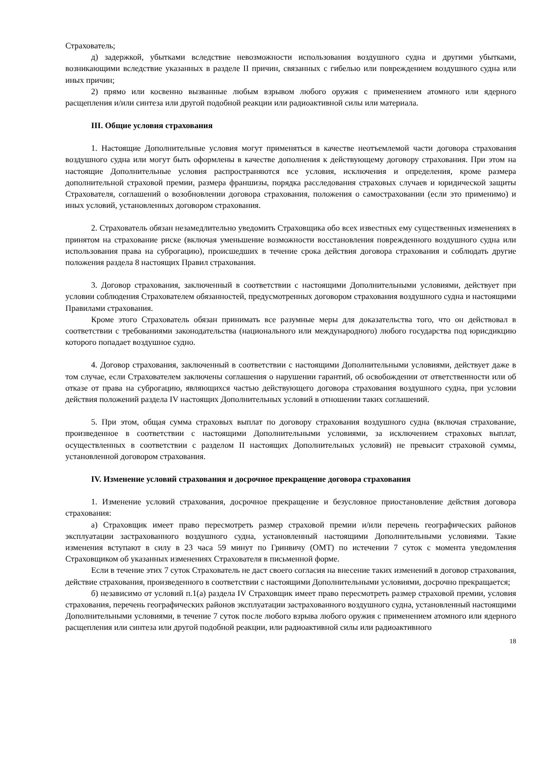Страхователь;
д) задержкой, убытками вследствие невозможности использования воздушного судна и другими убытками, возникающими вследствие указанных в разделе II причин, связанных с гибелью или повреждением воздушного судна или иных причин;
2) прямо или косвенно вызванные любым взрывом любого оружия с применением атомного или ядерного расщепления и/или синтеза или другой подобной реакции или радиоактивной силы или материала.
III. Общие условия страхования
1. Настоящие Дополнительные условия могут применяться в качестве неотъемлемой части договора страхования воздушного судна или могут быть оформлены в качестве дополнения к действующему договору страхования. При этом на настоящие Дополнительные условия распространяются все условия, исключения и определения, кроме размера дополнительной страховой премии, размера франшизы, порядка расследования страховых случаев и юридической защиты Страхователя, соглашений о возобновлении договора страхования, положения о самостраховании (если это применимо) и иных условий, установленных договором страхования.
2. Страхователь обязан незамедлительно уведомить Страховщика обо всех известных ему существенных изменениях в принятом на страхование риске (включая уменьшение возможности восстановления поврежденного воздушного судна или использования права на суброгацию), происшедших в течение срока действия договора страхования и соблюдать другие положения раздела 8 настоящих Правил страхования.
3. Договор страхования, заключенный в соответствии с настоящими Дополнительными условиями, действует при условии соблюдения Страхователем обязанностей, предусмотренных договором страхования воздушного судна и настоящими Правилами страхования.
Кроме этого Страхователь обязан принимать все разумные меры для доказательства того, что он действовал в соответствии с требованиями законодательства (национального или международного) любого государства под юрисдикцию которого попадает воздушное судно.
4. Договор страхования, заключенный в соответствии с настоящими Дополнительными условиями, действует даже в том случае, если Страхователем заключены соглашения о нарушении гарантий, об освобождении от ответственности или об отказе от права на суброгацию, являющихся частью действующего договора страхования воздушного судна, при условии действия положений раздела IV настоящих Дополнительных условий в отношении таких соглашений.
5. При этом, общая сумма страховых выплат по договору страхования воздушного судна (включая страхование, произведенное в соответствии с настоящими Дополнительными условиями, за исключением страховых выплат, осуществленных в соответствии с разделом II настоящих Дополнительных условий) не превысит страховой суммы, установленной договором страхования.
IV. Изменение условий страхования и досрочное прекращение договора страхования
1. Изменение условий страхования, досрочное прекращение и безусловное приостановление действия договора страхования:
а) Страховщик имеет право пересмотреть размер страховой премии и/или перечень географических районов эксплуатации застрахованного воздушного судна, установленный настоящими Дополнительными условиями. Такие изменения вступают в силу в 23 часа 59 минут по Гринвичу (ОМТ) по истечении 7 суток с момента уведомления Страховщиком об указанных изменениях Страхователя в письменной форме.
Если в течение этих 7 суток Страхователь не даст своего согласия на внесение таких изменений в договор страхования, действие страхования, произведенного в соответствии с настоящими Дополнительными условиями, досрочно прекращается;
б) независимо от условий п.1(а) раздела IV Страховщик имеет право пересмотреть размер страховой премии, условия страхования, перечень географических районов эксплуатации застрахованного воздушного судна, установленный настоящими Дополнительными условиями, в течение 7 суток после любого взрыва любого оружия с применением атомного или ядерного расщепления или синтеза или другой подобной реакции, или радиоактивной силы или радиоактивного
18